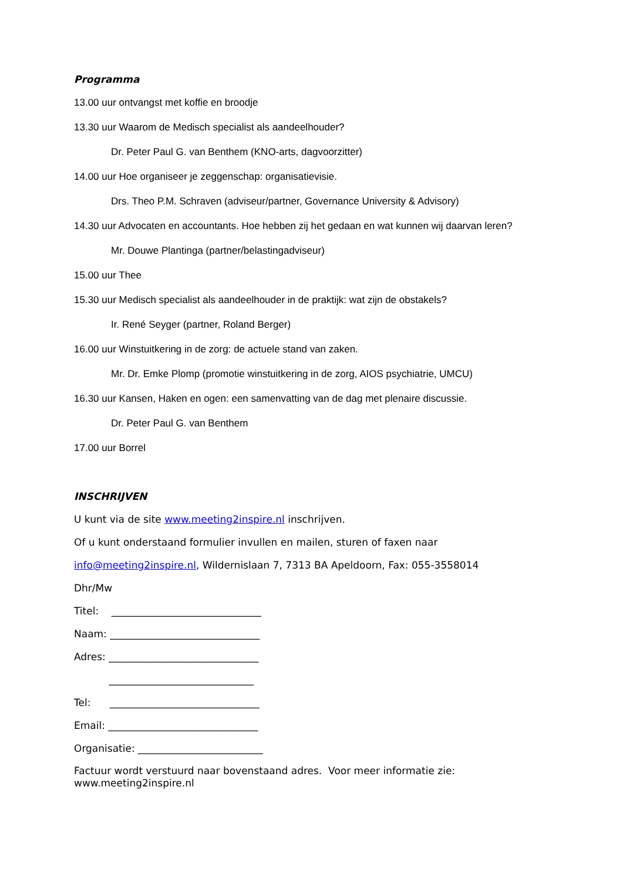Programma
13.00 uur ontvangst met koffie en broodje
13.30 uur Waarom de Medisch specialist als aandeelhouder?
Dr. Peter Paul G. van Benthem (KNO-arts, dagvoorzitter)
14.00 uur Hoe organiseer je zeggenschap: organisatievisie.
Drs. Theo P.M. Schraven (adviseur/partner, Governance University & Advisory)
14.30 uur Advocaten en accountants. Hoe hebben zij het gedaan en wat kunnen wij daarvan leren?
Mr. Douwe Plantinga (partner/belastingadviseur)
15.00 uur Thee
15.30 uur Medisch specialist als aandeelhouder in de praktijk: wat zijn de obstakels?
Ir. René Seyger (partner, Roland Berger)
16.00 uur Winstuitkering in de zorg: de actuele stand van zaken.
Mr. Dr. Emke Plomp (promotie winstuitkering in de zorg, AIOS psychiatrie, UMCU)
16.30 uur Kansen, Haken en ogen: een samenvatting van de dag met plenaire discussie.
Dr. Peter Paul G. van Benthem
17.00 uur Borrel
INSCHRIJVEN
U kunt via de site www.meeting2inspire.nl inschrijven.
Of u kunt onderstaand formulier invullen en mailen, sturen of faxen naar
info@meeting2inspire.nl, Wildernislaan 7, 7313 BA Apeldoorn, Fax: 055-3558014
Dhr/Mw
Titel: ______________________________
Naam: ______________________________
Adres: ______________________________
_____________________________
Tel: ______________________________
Email: ______________________________
Organisatie: _________________________
Factuur wordt verstuurd naar bovenstaand adres. Voor meer informatie zie: www.meeting2inspire.nl